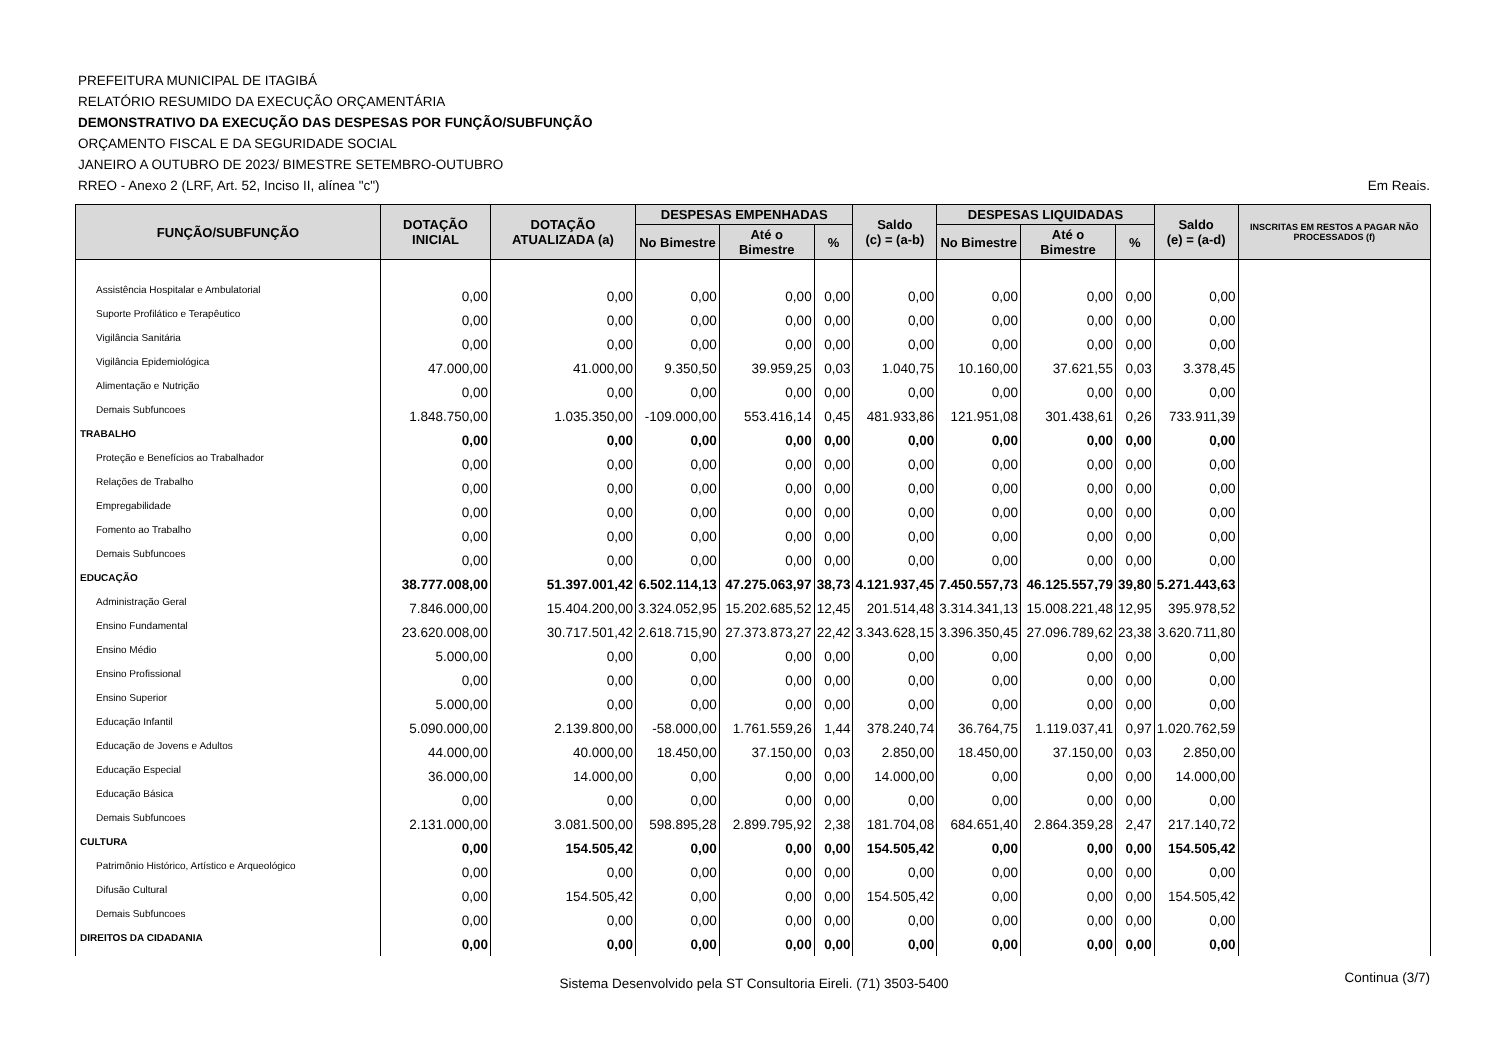PREFEITURA MUNICIPAL DE ITAGIBÁ
RELATÓRIO RESUMIDO DA EXECUÇÃO ORÇAMENTÁRIA
DEMONSTRATIVO DA EXECUÇÃO DAS DESPESAS POR FUNÇÃO/SUBFUNÇÃO
ORÇAMENTO FISCAL E DA SEGURIDADE SOCIAL
JANEIRO A OUTUBRO DE 2023/ BIMESTRE SETEMBRO-OUTUBRO
RREO - Anexo 2 (LRF, Art. 52, Inciso II, alínea "c") Em Reais.
| FUNÇÃO/SUBFUNÇÃO | DOTAÇÃO INICIAL | DOTAÇÃO ATUALIZADA (a) | DESPESAS EMPENHADAS | | | Saldo (c) = (a-b) | DESPESAS LIQUIDADAS | | | Saldo (e) = (a-d) | INSCRITAS EM RESTOS A PAGAR NÃO PROCESSADOS (f) |
| --- | --- | --- | --- | --- | --- | --- | --- | --- | --- | --- | --- |
| | | | No Bimestre | Até o Bimestre | % | | No Bimestre | Até o Bimestre | % | | |
| Assistência Hospitalar e Ambulatorial | 0,00 | 0,00 | 0,00 | 0,00 | 0,00 | 0,00 | 0,00 | 0,00 | 0,00 | 0,00 | |
| Suporte Profilático e Terapêutico | 0,00 | 0,00 | 0,00 | 0,00 | 0,00 | 0,00 | 0,00 | 0,00 | 0,00 | 0,00 | |
| Vigilância Sanitária | 0,00 | 0,00 | 0,00 | 0,00 | 0,00 | 0,00 | 0,00 | 0,00 | 0,00 | 0,00 | |
| Vigilância Epidemiológica | 47.000,00 | 41.000,00 | 9.350,50 | 39.959,25 | 0,03 | 1.040,75 | 10.160,00 | 37.621,55 | 0,03 | 3.378,45 | |
| Alimentação e Nutrição | 0,00 | 0,00 | 0,00 | 0,00 | 0,00 | 0,00 | 0,00 | 0,00 | 0,00 | 0,00 | |
| Demais Subfuncoes | 1.848.750,00 | 1.035.350,00 | -109.000,00 | 553.416,14 | 0,45 | 481.933,86 | 121.951,08 | 301.438,61 | 0,26 | 733.911,39 | |
| TRABALHO | 0,00 | 0,00 | 0,00 | 0,00 | 0,00 | 0,00 | 0,00 | 0,00 | 0,00 | 0,00 | |
| Proteção e Benefícios ao Trabalhador | 0,00 | 0,00 | 0,00 | 0,00 | 0,00 | 0,00 | 0,00 | 0,00 | 0,00 | 0,00 | |
| Relações de Trabalho | 0,00 | 0,00 | 0,00 | 0,00 | 0,00 | 0,00 | 0,00 | 0,00 | 0,00 | 0,00 | |
| Empregabilidade | 0,00 | 0,00 | 0,00 | 0,00 | 0,00 | 0,00 | 0,00 | 0,00 | 0,00 | 0,00 | |
| Fomento ao Trabalho | 0,00 | 0,00 | 0,00 | 0,00 | 0,00 | 0,00 | 0,00 | 0,00 | 0,00 | 0,00 | |
| Demais Subfuncoes | 0,00 | 0,00 | 0,00 | 0,00 | 0,00 | 0,00 | 0,00 | 0,00 | 0,00 | 0,00 | |
| EDUCAÇÃO | 38.777.008,00 | 51.397.001,42 | 6.502.114,13 | 47.275.063,97 | 38,73 | 4.121.937,45 | 7.450.557,73 | 46.125.557,79 | 39,80 | 5.271.443,63 | |
| Administração Geral | 7.846.000,00 | 15.404.200,00 | 3.324.052,95 | 15.202.685,52 | 12,45 | 201.514,48 | 3.314.341,13 | 15.008.221,48 | 12,95 | 395.978,52 | |
| Ensino Fundamental | 23.620.008,00 | 30.717.501,42 | 2.618.715,90 | 27.373.873,27 | 22,42 | 3.343.628,15 | 3.396.350,45 | 27.096.789,62 | 23,38 | 3.620.711,80 | |
| Ensino Médio | 5.000,00 | 0,00 | 0,00 | 0,00 | 0,00 | 0,00 | 0,00 | 0,00 | 0,00 | 0,00 | |
| Ensino Profissional | 0,00 | 0,00 | 0,00 | 0,00 | 0,00 | 0,00 | 0,00 | 0,00 | 0,00 | 0,00 | |
| Ensino Superior | 5.000,00 | 0,00 | 0,00 | 0,00 | 0,00 | 0,00 | 0,00 | 0,00 | 0,00 | 0,00 | |
| Educação Infantil | 5.090.000,00 | 2.139.800,00 | -58.000,00 | 1.761.559,26 | 1,44 | 378.240,74 | 36.764,75 | 1.119.037,41 | 0,97 | 1.020.762,59 | |
| Educação de Jovens e Adultos | 44.000,00 | 40.000,00 | 18.450,00 | 37.150,00 | 0,03 | 2.850,00 | 18.450,00 | 37.150,00 | 0,03 | 2.850,00 | |
| Educação Especial | 36.000,00 | 14.000,00 | 0,00 | 0,00 | 0,00 | 14.000,00 | 0,00 | 0,00 | 0,00 | 14.000,00 | |
| Educação Básica | 0,00 | 0,00 | 0,00 | 0,00 | 0,00 | 0,00 | 0,00 | 0,00 | 0,00 | 0,00 | |
| Demais Subfuncoes | 2.131.000,00 | 3.081.500,00 | 598.895,28 | 2.899.795,92 | 2,38 | 181.704,08 | 684.651,40 | 2.864.359,28 | 2,47 | 217.140,72 | |
| CULTURA | 0,00 | 154.505,42 | 0,00 | 0,00 | 0,00 | 154.505,42 | 0,00 | 0,00 | 0,00 | 154.505,42 | |
| Patrimônio Histórico, Artístico e Arqueológico | 0,00 | 0,00 | 0,00 | 0,00 | 0,00 | 0,00 | 0,00 | 0,00 | 0,00 | 0,00 | |
| Difusão Cultural | 0,00 | 154.505,42 | 0,00 | 0,00 | 0,00 | 154.505,42 | 0,00 | 0,00 | 0,00 | 154.505,42 | |
| Demais Subfuncoes | 0,00 | 0,00 | 0,00 | 0,00 | 0,00 | 0,00 | 0,00 | 0,00 | 0,00 | 0,00 | |
| DIREITOS DA CIDADANIA | 0,00 | 0,00 | 0,00 | 0,00 | 0,00 | 0,00 | 0,00 | 0,00 | 0,00 | 0,00 | |
Sistema Desenvolvido pela ST Consultoria Eireli. (71) 3503-5400 Continua (3/7)